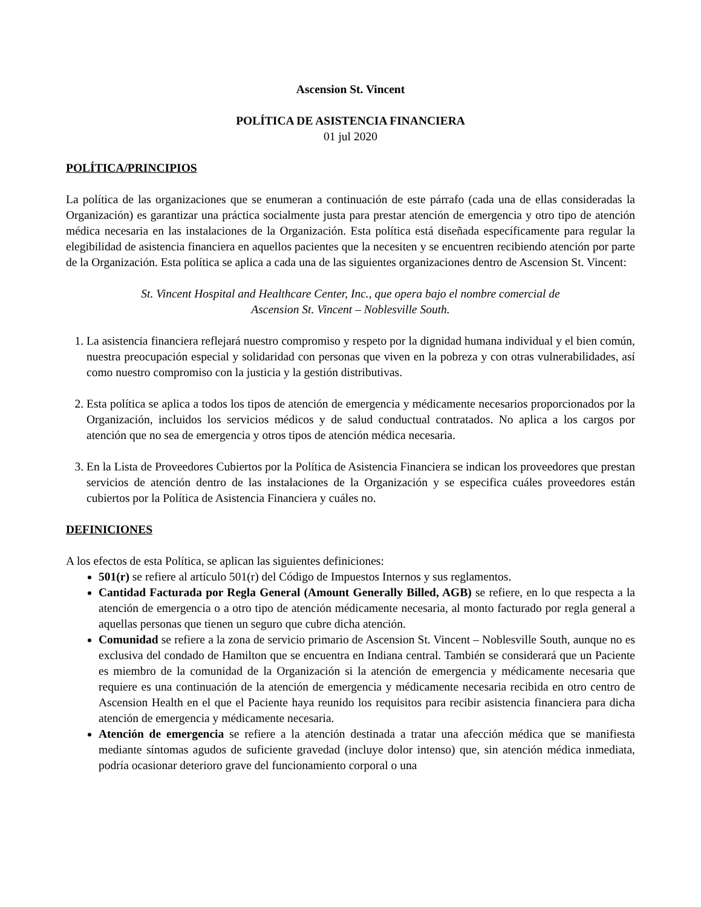Ascension St. Vincent
POLÍTICA DE ASISTENCIA FINANCIERA
01 jul 2020
POLÍTICA/PRINCIPIOS
La política de las organizaciones que se enumeran a continuación de este párrafo (cada una de ellas consideradas la Organización) es garantizar una práctica socialmente justa para prestar atención de emergencia y otro tipo de atención médica necesaria en las instalaciones de la Organización. Esta política está diseñada específicamente para regular la elegibilidad de asistencia financiera en aquellos pacientes que la necesiten y se encuentren recibiendo atención por parte de la Organización. Esta política se aplica a cada una de las siguientes organizaciones dentro de Ascension St. Vincent:
St. Vincent Hospital and Healthcare Center, Inc., que opera bajo el nombre comercial de
Ascension St. Vincent – Noblesville South.
1. La asistencia financiera reflejará nuestro compromiso y respeto por la dignidad humana individual y el bien común, nuestra preocupación especial y solidaridad con personas que viven en la pobreza y con otras vulnerabilidades, así como nuestro compromiso con la justicia y la gestión distributivas.
2. Esta política se aplica a todos los tipos de atención de emergencia y médicamente necesarios proporcionados por la Organización, incluidos los servicios médicos y de salud conductual contratados. No aplica a los cargos por atención que no sea de emergencia y otros tipos de atención médica necesaria.
3. En la Lista de Proveedores Cubiertos por la Política de Asistencia Financiera se indican los proveedores que prestan servicios de atención dentro de las instalaciones de la Organización y se especifica cuáles proveedores están cubiertos por la Política de Asistencia Financiera y cuáles no.
DEFINICIONES
A los efectos de esta Política, se aplican las siguientes definiciones:
501(r) se refiere al artículo 501(r) del Código de Impuestos Internos y sus reglamentos.
Cantidad Facturada por Regla General (Amount Generally Billed, AGB) se refiere, en lo que respecta a la atención de emergencia o a otro tipo de atención médicamente necesaria, al monto facturado por regla general a aquellas personas que tienen un seguro que cubre dicha atención.
Comunidad se refiere a la zona de servicio primario de Ascension St. Vincent – Noblesville South, aunque no es exclusiva del condado de Hamilton que se encuentra en Indiana central. También se considerará que un Paciente es miembro de la comunidad de la Organización si la atención de emergencia y médicamente necesaria que requiere es una continuación de la atención de emergencia y médicamente necesaria recibida en otro centro de Ascension Health en el que el Paciente haya reunido los requisitos para recibir asistencia financiera para dicha atención de emergencia y médicamente necesaria.
Atención de emergencia se refiere a la atención destinada a tratar una afección médica que se manifiesta mediante síntomas agudos de suficiente gravedad (incluye dolor intenso) que, sin atención médica inmediata, podría ocasionar deterioro grave del funcionamiento corporal o una